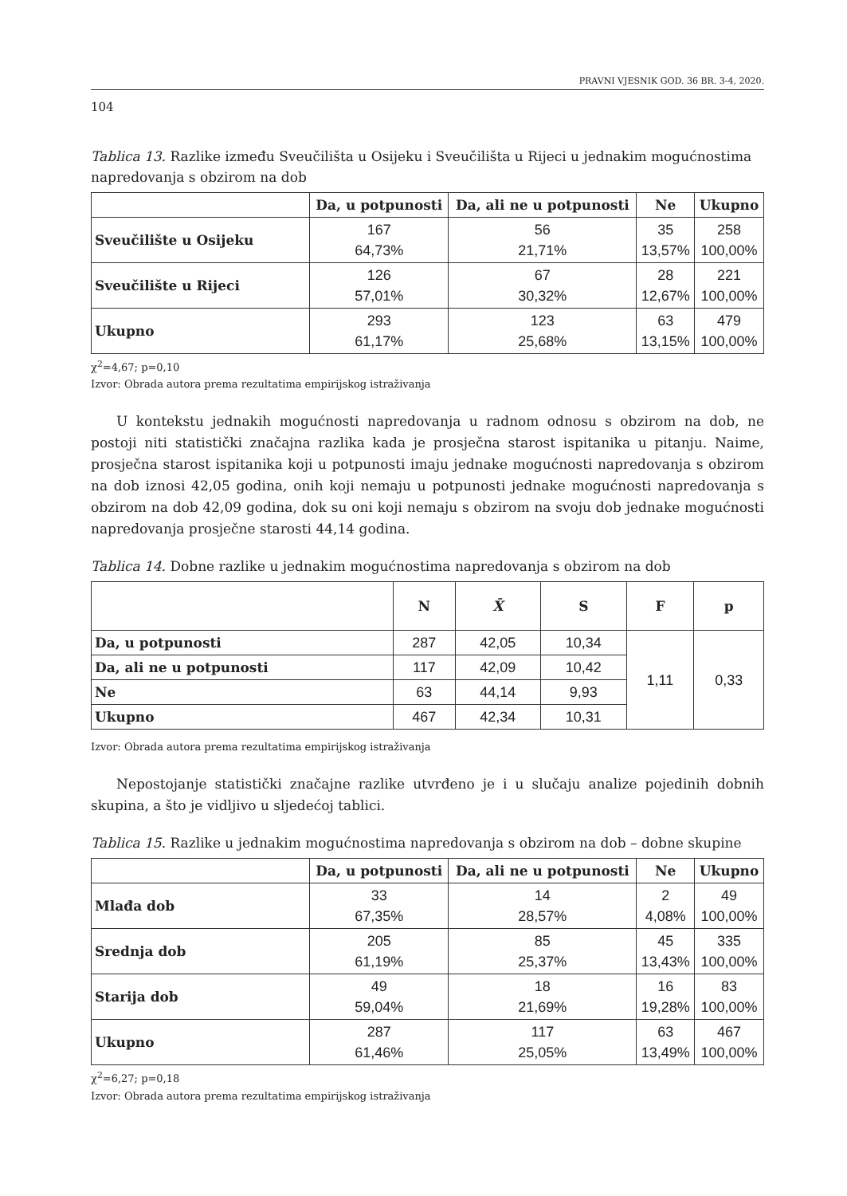PRAVNI VJESNIK GOD. 36 BR. 3-4, 2020.
104
Tablica 13. Razlike između Sveučilišta u Osijeku i Sveučilišta u Rijeci u jednakim mogućnostima napredovanja s obzirom na dob
| | Da, u potpunosti | Da, ali ne u potpunosti | Ne | Ukupno |
| --- | --- | --- | --- | --- |
| Sveučilište u Osijeku | 167 64,73% | 56 21,71% | 35 13,57% | 258 100,00% |
| Sveučilište u Rijeci | 126 57,01% | 67 30,32% | 28 12,67% | 221 100,00% |
| Ukupno | 293 61,17% | 123 25,68% | 63 13,15% | 479 100,00% |
χ<sup>2</sup>=4,67; p=0,10
Izvor: Obrada autora prema rezultatima empirijskog istraživanja
U kontekstu jednakih mogućnosti napredovanja u radnom odnosu s obzirom na dob, ne postoji niti statistički značajna razlika kada je prosječna starost ispitanika u pitanju. Naime, prosječna starost ispitanika koji u potpunosti imaju jednake mogućnosti napredovanja s obzirom na dob iznosi 42,05 godina, onih koji nemaju u potpunosti jednake mogućnosti napredovanja s obzirom na dob 42,09 godina, dok su oni koji nemaju s obzirom na svoju dob jednake mogućnosti napredovanja prosječne starosti 44,14 godina.
Tablica 14. Dobne razlike u jednakim mogućnostima napredovanja s obzirom na dob
| | N | X̄ | S | F | p |
| --- | --- | --- | --- | --- | --- |
| Da, u potpunosti | 287 | 42,05 | 10,34 | 1,11 | 0,33 |
| Da, ali ne u potpunosti | 117 | 42,09 | 10,42 | | |
| Ne | 63 | 44,14 | 9,93 | | |
| Ukupno | 467 | 42,34 | 10,31 | | |
Izvor: Obrada autora prema rezultatima empirijskog istraživanja
Nepostojanje statistički značajne razlike utvrđeno je i u slučaju analize pojedinih dobnih skupina, a što je vidljivo u sljedećoj tablici.
Tablica 15. Razlike u jednakim mogućnostima napredovanja s obzirom na dob – dobne skupine
| | Da, u potpunosti | Da, ali ne u potpunosti | Ne | Ukupno |
| --- | --- | --- | --- | --- |
| Mlađa dob | 33 67,35% | 14 28,57% | 2 4,08% | 49 100,00% |
| Srednja dob | 205 61,19% | 85 25,37% | 45 13,43% | 335 100,00% |
| Starija dob | 49 59,04% | 18 21,69% | 16 19,28% | 83 100,00% |
| Ukupno | 287 61,46% | 117 25,05% | 63 13,49% | 467 100,00% |
χ<sup>2</sup>=6,27; p=0,18
Izvor: Obrada autora prema rezultatima empirijskog istraživanja